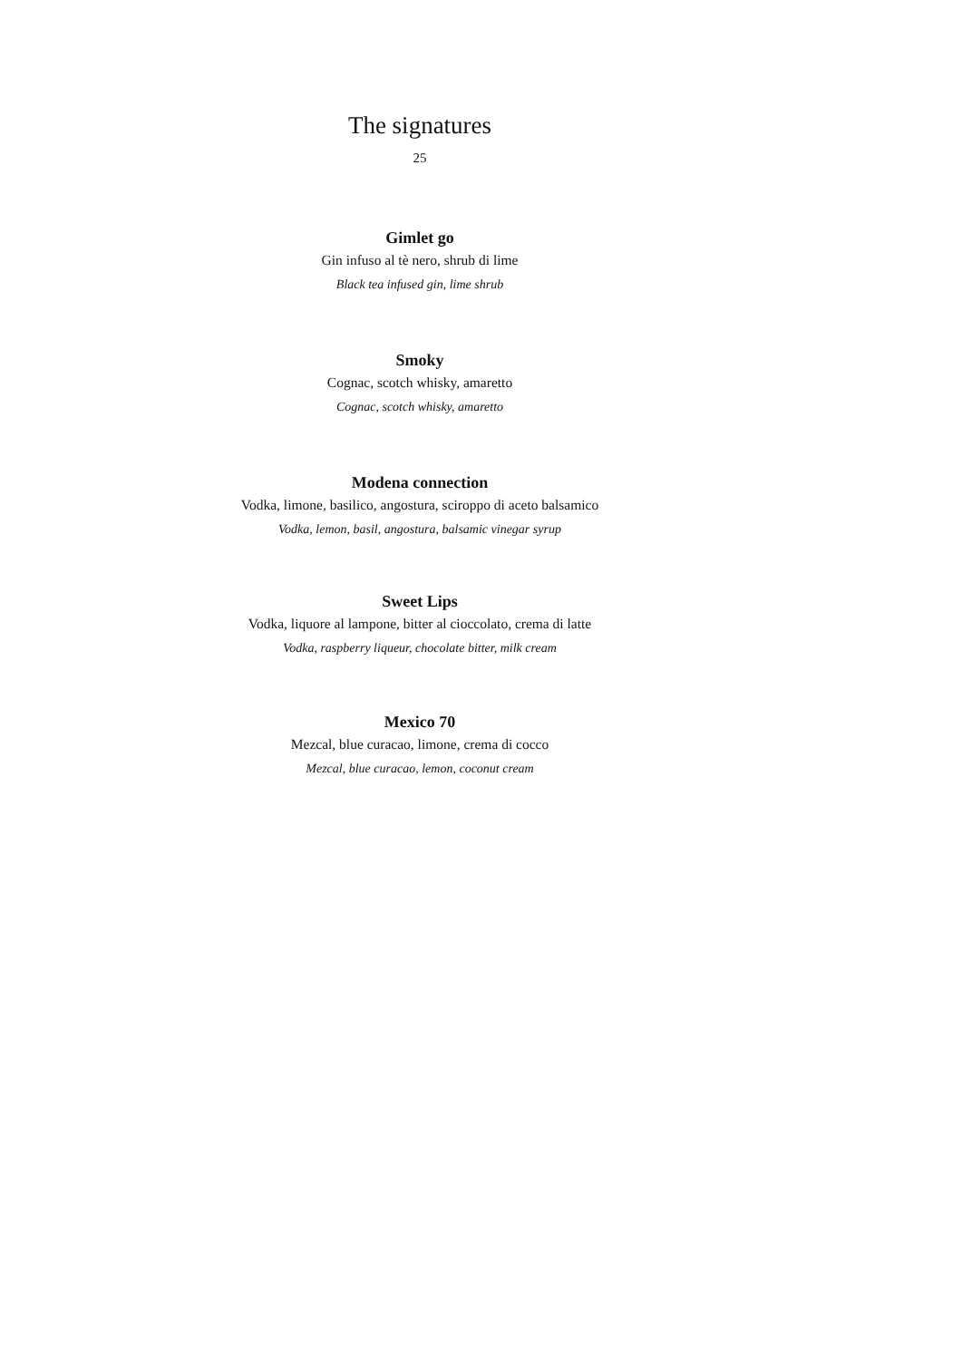The signatures
25
Gimlet go
Gin infuso al tè nero, shrub di lime
Black tea infused gin, lime shrub
Smoky
Cognac, scotch whisky, amaretto
Cognac, scotch whisky, amaretto
Modena connection
Vodka, limone, basilico, angostura, sciroppo di aceto balsamico
Vodka, lemon, basil, angostura, balsamic vinegar syrup
Sweet Lips
Vodka, liquore al lampone, bitter al cioccolato, crema di latte
Vodka, raspberry liqueur, chocolate bitter, milk cream
Mexico 70
Mezcal, blue curacao, limone, crema di cocco
Mezcal, blue curacao, lemon, coconut cream